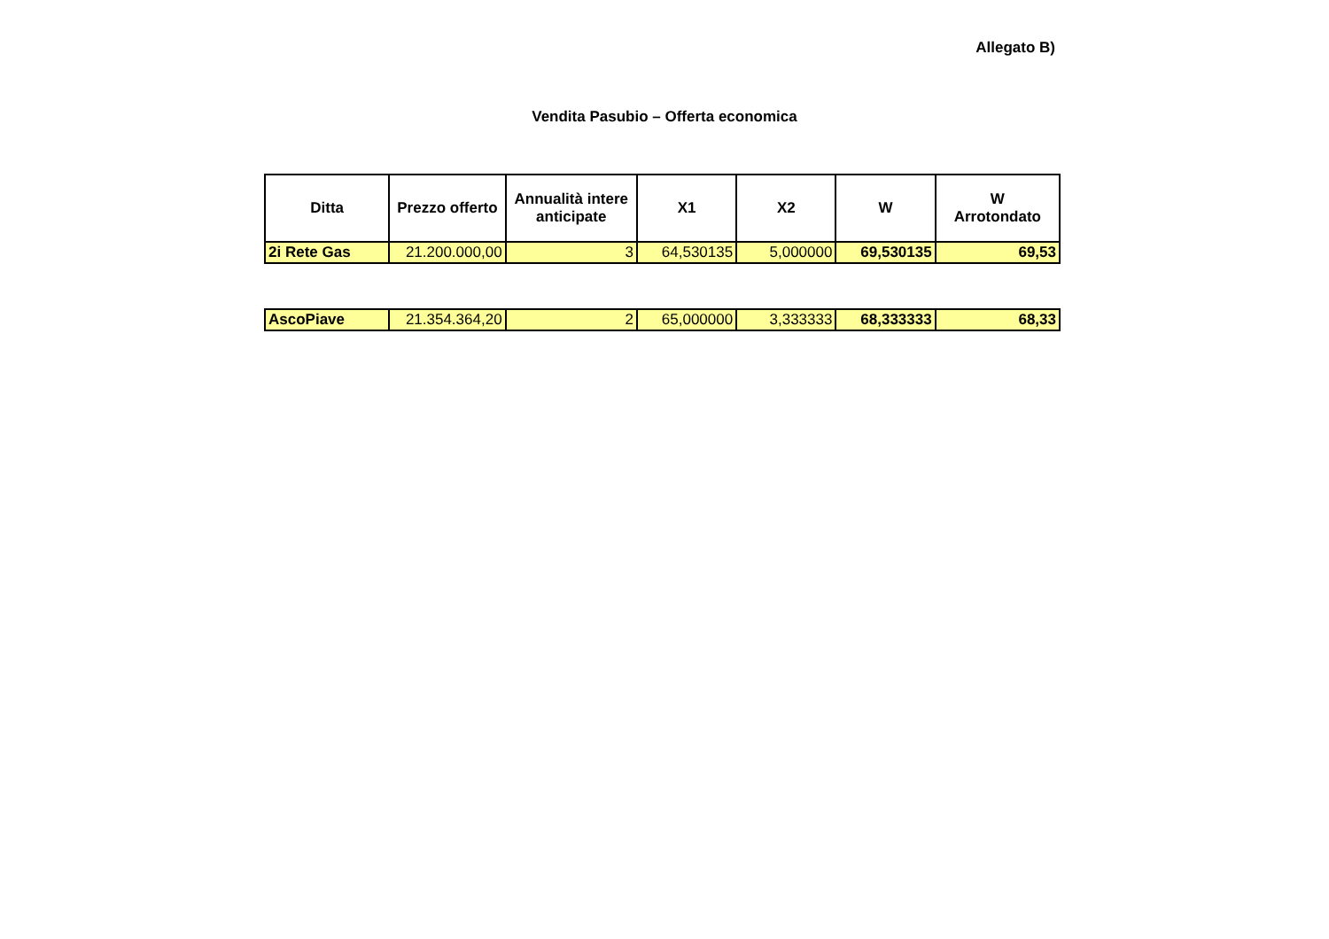Allegato B)
Vendita Pasubio – Offerta economica
| Ditta | Prezzo offerto | Annualità intere anticipate | X1 | X2 | W | W Arrotondato |
| --- | --- | --- | --- | --- | --- | --- |
| 2i Rete Gas | 21.200.000,00 | 3 | 64,530135 | 5,000000 | 69,530135 | 69,53 |
| AscoPiave | 21.354.364,20 | 2 | 65,000000 | 3,333333 | 68,333333 | 68,33 |